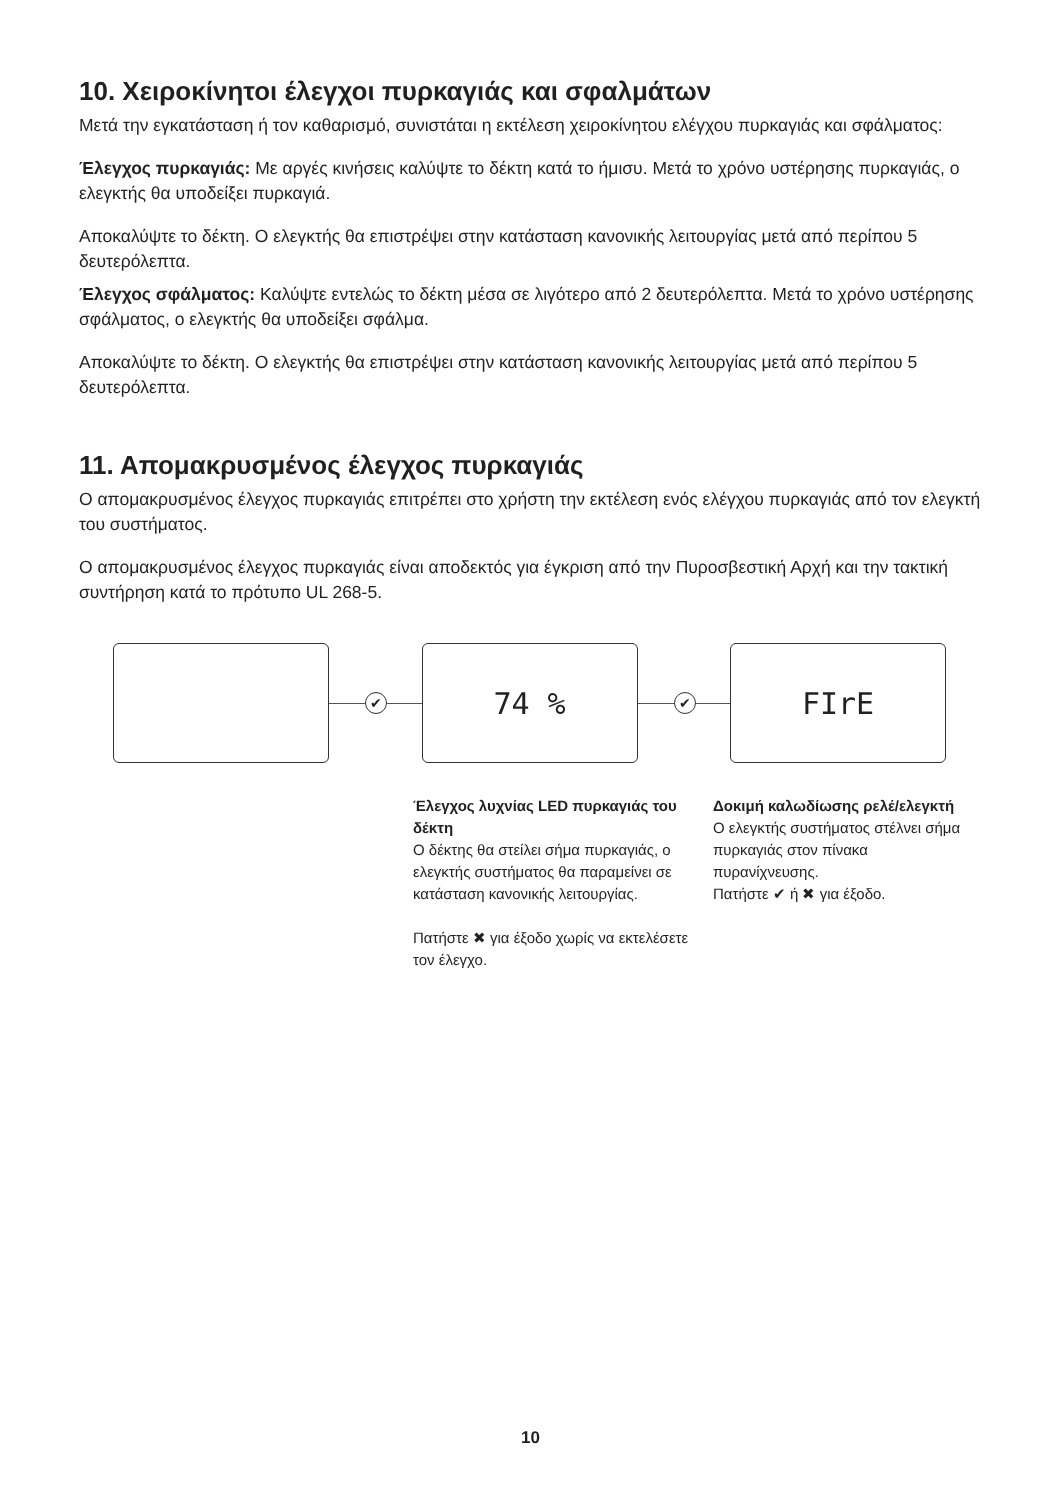10. Χειροκίνητοι έλεγχοι πυρκαγιάς και σφαλμάτων
Μετά την εγκατάσταση ή τον καθαρισμό, συνιστάται η εκτέλεση χειροκίνητου ελέγχου πυρκαγιάς και σφάλματος:
Έλεγχος πυρκαγιάς: Με αργές κινήσεις καλύψτε το δέκτη κατά το ήμισυ. Μετά το χρόνο υστέρησης πυρκαγιάς, ο ελεγκτής θα υποδείξει πυρκαγιά.
Αποκαλύψτε το δέκτη. Ο ελεγκτής θα επιστρέψει στην κατάσταση κανονικής λειτουργίας μετά από περίπου 5 δευτερόλεπτα.
Έλεγχος σφάλματος: Καλύψτε εντελώς το δέκτη μέσα σε λιγότερο από 2 δευτερόλεπτα. Μετά το χρόνο υστέρησης σφάλματος, ο ελεγκτής θα υποδείξει σφάλμα.
Αποκαλύψτε το δέκτη. Ο ελεγκτής θα επιστρέψει στην κατάσταση κανονικής λειτουργίας μετά από περίπου 5 δευτερόλεπτα.
11. Απομακρυσμένος έλεγχος πυρκαγιάς
Ο απομακρυσμένος έλεγχος πυρκαγιάς επιτρέπει στο χρήστη την εκτέλεση ενός ελέγχου πυρκαγιάς από τον ελεγκτή του συστήματος.
Ο απομακρυσμένος έλεγχος πυρκαγιάς είναι αποδεκτός για έγκριση από την Πυροσβεστική Αρχή και την τακτική συντήρηση κατά το πρότυπο UL 268-5.
✔
74 %
✔
FIrE
Έλεγχος λυχνίας LED πυρκαγιάς του δέκτη
Ο δέκτης θα στείλει σήμα πυρκαγιάς, ο ελεγκτής συστήματος θα παραμείνει σε κατάσταση κανονικής λειτουργίας.
Πατήστε ✖ για έξοδο χωρίς να εκτελέσετε τον έλεγχο.
Δοκιμή καλωδίωσης ρελέ/ελεγκτή
Ο ελεγκτής συστήματος στέλνει σήμα πυρκαγιάς στον πίνακα πυρανίχνευσης.
Πατήστε ✔ ή ✖ για έξοδο.
10